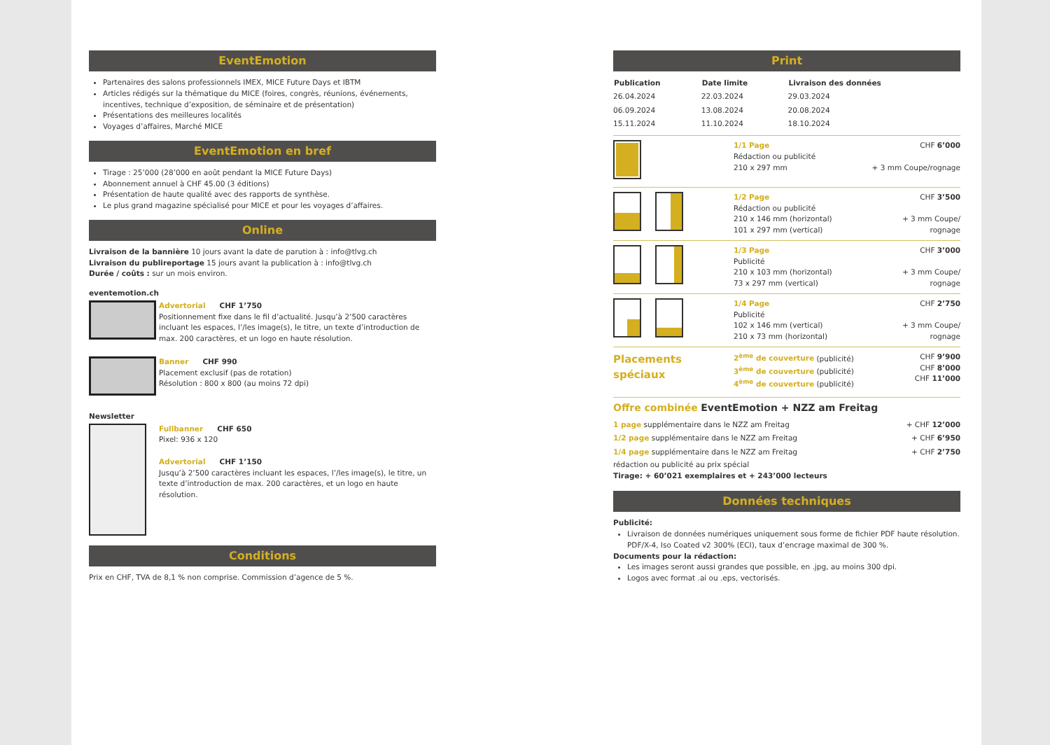EventEmotion
Partenaires des salons professionnels IMEX, MICE Future Days et IBTM
Articles rédigés sur la thématique du MICE (foires, congrès, réunions, événements, incentives, technique d’exposition, de séminaire et de présentation)
Présentations des meilleures localités
Voyages d’affaires, Marché MICE
EventEmotion en bref
Tirage : 25’000 (28’000 en août pendant la MICE Future Days)
Abonnement annuel à CHF 45.00 (3 éditions)
Présentation de haute qualité avec des rapports de synthèse.
Le plus grand magazine spécialisé pour MICE et pour les voyages d’affaires.
Online
Livraison de la bannière 10 jours avant la date de parution à : info@tlvg.ch
Livraison du publireportage 15 jours avant la publication à : info@tlvg.ch
Durée / coûts : sur un mois environ.
eventemotion.ch
| | Advertorial CHF 1’750 Positionnement fixe dans le fil d’actualité. Jusqu’à 2’500 caractères incluant les espaces, l’/les image(s), le titre, un texte d’introduction de max. 200 caractères, et un logo en haute résolution. |
| | Banner CHF 990 Placement exclusif (pas de rotation) Résolution : 800 x 800 (au moins 72 dpi) |
Newsletter
| | Fullbanner CHF 650 Pixel: 936 x 120 Advertorial CHF 1’150 Jusqu’à 2’500 caractères incluant les espaces, l’/les image(s), le titre, un texte d’introduction de max. 200 caractères, et un logo en haute résolution. |
Conditions
Prix en CHF, TVA de 8,1 % non comprise. Commission d’agence de 5 %.
Print
| Publication | Date limite | Livraison des données |
| --- | --- | --- |
| 26.04.2024 | 22.03.2024 | 29.03.2024 |
| 06.09.2024 | 13.08.2024 | 20.08.2024 |
| 15.11.2024 | 11.10.2024 | 18.10.2024 |
| | 1/1 Page Rédaction ou publicité 210 x 297 mm | CHF 6’000 + 3 mm Coupe/rognage |
| | 1/2 Page Rédaction ou publicité 210 x 146 mm (horizontal) 101 x 297 mm (vertical) | CHF 3’500 + 3 mm Coupe/ rognage |
| | 1/3 Page Publicité 210 x 103 mm (horizontal) 73 x 297 mm (vertical) | CHF 3’000 + 3 mm Coupe/ rognage |
| | 1/4 Page Publicité 102 x 146 mm (vertical) 210 x 73 mm (horizontal) | CHF 2’750 + 3 mm Coupe/ rognage |
| Placements spéciaux | 2<sup>ème</sup> de couverture (publicité) 3<sup>ème</sup> de couverture (publicité) 4<sup>ème</sup> de couverture (publicité) | CHF 9’900 CHF 8’000 CHF 11’000 |
Offre combinée EventEmotion + NZZ am Freitag
| 1 page supplémentaire dans le NZZ am Freitag | + CHF 12’000 |
| 1/2 page supplémentaire dans le NZZ am Freitag | + CHF 6’950 |
| 1/4 page supplémentaire dans le NZZ am Freitag | + CHF 2’750 |
rédaction ou publicité au prix spécial
Tirage: + 60’021 exemplaires et + 243’000 lecteurs
Données techniques
Publicité:
Livraison de données numériques uniquement sous forme de fichier PDF haute résolution. PDF/X-4, Iso Coated v2 300% (ECI), taux d’encrage maximal de 300 %.
Documents pour la rédaction:
Les images seront aussi grandes que possible, en .jpg, au moins 300 dpi.
Logos avec format .ai ou .eps, vectorisés.